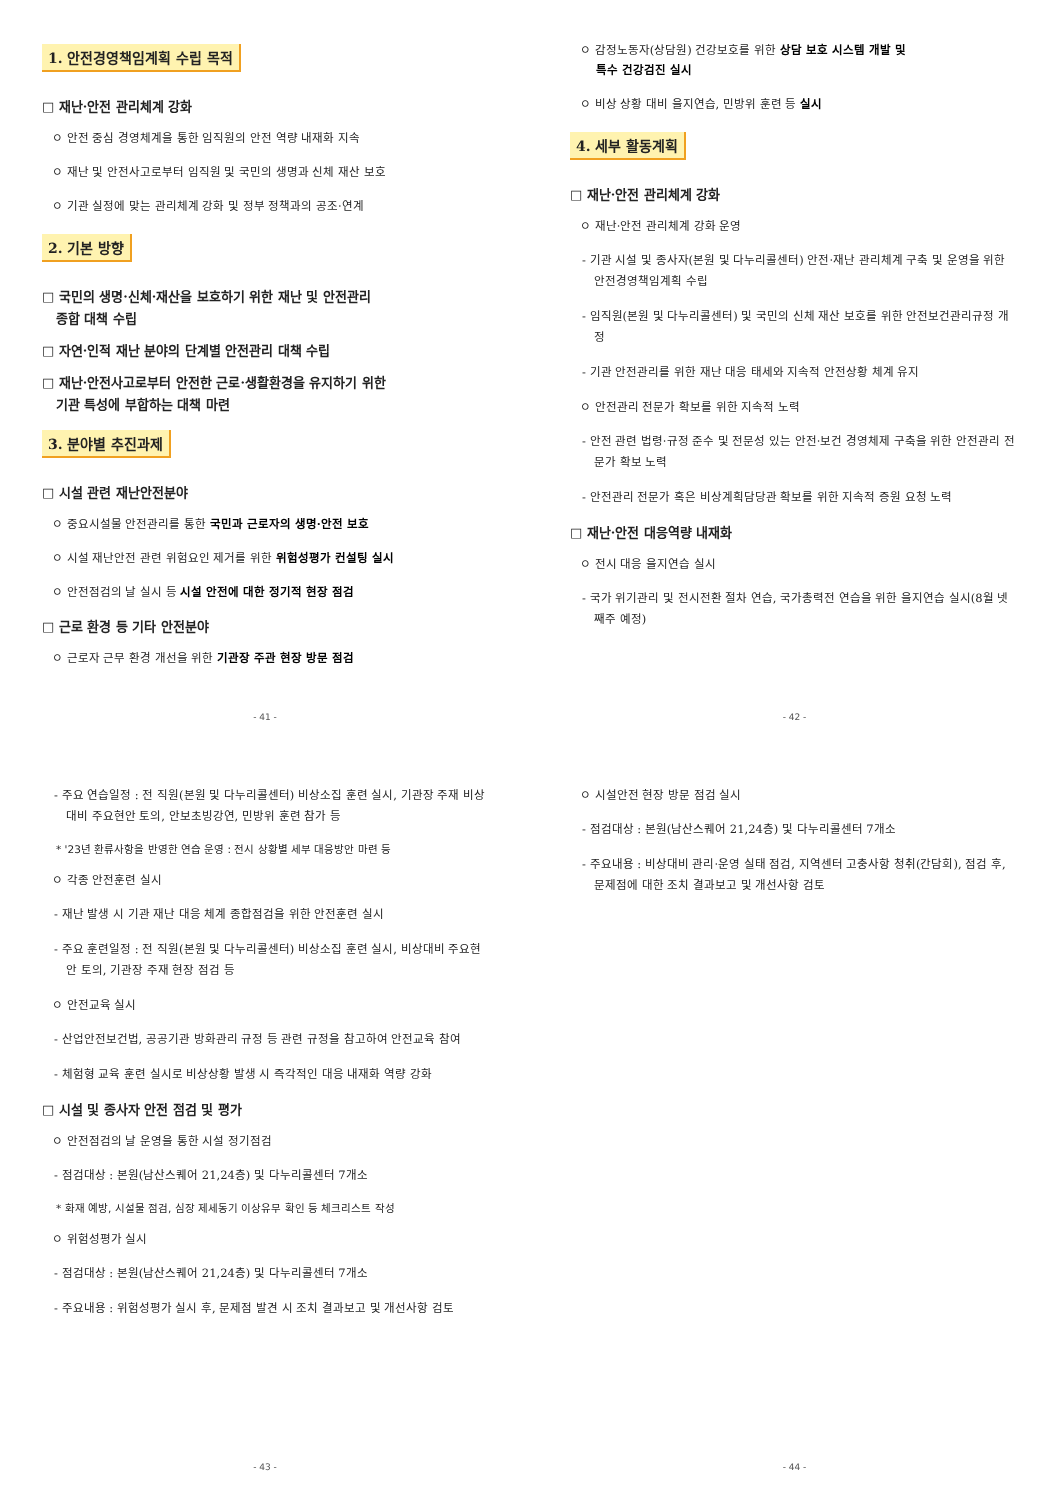1. 안전경영책임계획 수립 목적
□ 재난·안전 관리체계 강화
ㅇ 안전 중심 경영체계을 통한 임직원의 안전 역량 내재화 지속
ㅇ 재난 및 안전사고로부터 임직원 및 국민의 생명과 신체 재산 보호
ㅇ 기관 실정에 맞는 관리체계 강화 및 정부 정책과의 공조·연계
2. 기본 방향
□ 국민의 생명·신체·재산을 보호하기 위한 재난 및 안전관리
종합 대책 수립
□ 자연·인적 재난 분야의 단계별 안전관리 대책 수립
□ 재난·안전사고로부터 안전한 근로·생활환경을 유지하기 위한
기관 특성에 부합하는 대책 마련
3. 분야별 추진과제
□ 시설 관련 재난안전분야
ㅇ 중요시설물 안전관리를 통한 국민과 근로자의 생명·안전 보호
ㅇ 시설 재난안전 관련 위험요인 제거를 위한 위험성평가 컨설팅 실시
ㅇ 안전점검의 날 실시 등 시설 안전에 대한 정기적 현장 점검
□ 근로 환경 등 기타 안전분야
ㅇ 근로자 근무 환경 개선을 위한 기관장 주관 현장 방문 점검
- 41 -
ㅇ 감정노동자(상담원) 건강보호를 위한 상담 보호 시스템 개발 및
특수 건강검진 실시
ㅇ 비상 상황 대비 을지연습, 민방위 훈련 등 실시
4. 세부 활동계획
□ 재난·안전 관리체계 강화
ㅇ 재난·안전 관리체계 강화 운영
- 기관 시설 및 종사자(본원 및 다누리콜센터) 안전·재난 관리체계 구축 및 운영을 위한 안전경영책임계획 수립
- 임직원(본원 및 다누리콜센터) 및 국민의 신체 재산 보호를 위한 안전보건관리규정 개정
- 기관 안전관리를 위한 재난 대응 태세와 지속적 안전상황 체계 유지
ㅇ 안전관리 전문가 확보를 위한 지속적 노력
- 안전 관련 법령·규정 준수 및 전문성 있는 안전·보건 경영체제 구축을 위한 안전관리 전문가 확보 노력
- 안전관리 전문가 혹은 비상계획담당관 확보를 위한 지속적 증원 요청 노력
□ 재난·안전 대응역량 내재화
ㅇ 전시 대응 을지연습 실시
- 국가 위기관리 및 전시전환 절차 연습, 국가총력전 연습을 위한 을지연습 실시(8월 넷째주 예정)
- 42 -
- 주요 연습일정 : 전 직원(본원 및 다누리콜센터) 비상소집 훈련 실시, 기관장 주재 비상대비 주요현안 토의, 안보초빙강연, 민방위 훈련 참가 등
* '23년 환류사항을 반영한 연습 운영 : 전시 상황별 세부 대응방안 마련 등
ㅇ 각종 안전훈련 실시
- 재난 발생 시 기관 재난 대응 체계 종합점검을 위한 안전훈련 실시
- 주요 훈련일정 : 전 직원(본원 및 다누리콜센터) 비상소집 훈련 실시, 비상대비 주요현안 토의, 기관장 주재 현장 점검 등
ㅇ 안전교육 실시
- 산업안전보건법, 공공기관 방화관리 규정 등 관련 규정을 참고하여 안전교육 참여
- 체험형 교육 훈련 실시로 비상상황 발생 시 즉각적인 대응 내재화 역량 강화
□ 시설 및 종사자 안전 점검 및 평가
ㅇ 안전점검의 날 운영을 통한 시설 정기점검
- 점검대상 : 본원(남산스퀘어 21,24층) 및 다누리콜센터 7개소
* 화재 예방, 시설물 점검, 심장 제세동기 이상유무 확인 등 체크리스트 작성
ㅇ 위험성평가 실시
- 점검대상 : 본원(남산스퀘어 21,24층) 및 다누리콜센터 7개소
- 주요내용 : 위험성평가 실시 후, 문제점 발견 시 조치 결과보고 및 개선사항 검토
- 43 -
ㅇ 시설안전 현장 방문 점검 실시
- 점검대상 : 본원(남산스퀘어 21,24층) 및 다누리콜센터 7개소
- 주요내용 : 비상대비 관리·운영 실태 점검, 지역센터 고충사항 청취(간담회), 점검 후, 문제점에 대한 조치 결과보고 및 개선사항 검토
- 44 -